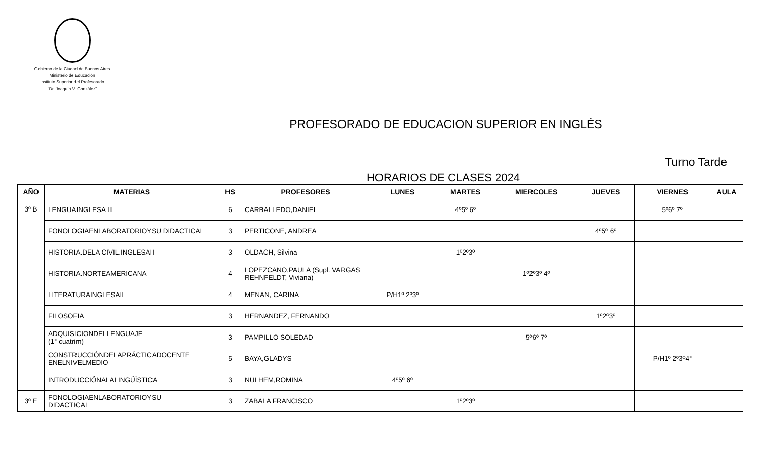Gobierno de la Ciudad de Buenos Aires
Ministerio de Educación
Instituto Superior del Profesorado
“Dr. Joaquín V. González”
PROFESORADO DE EDUCACION SUPERIOR EN INGLÉS
Turno Tarde
HORARIOS DE CLASES 2024
| AÑO | MATERIAS | HS | PROFESORES | LUNES | MARTES | MIERCOLES | JUEVES | VIERNES | AULA |
| --- | --- | --- | --- | --- | --- | --- | --- | --- | --- |
| 3º B | LENGUAINGLESA III | 6 | CARBALLEDO,DANIEL | | 4º5º 6º | | | 5º6º 7º | |
| | FONOLOGIAENLABORATORIOYSU DIDACTICAI | 3 | PERTICONE, ANDREA | | | | 4º5º 6º | | |
| | HISTORIA.DELA CIVIL.INGLESAII | 3 | OLDACH, Silvina | | 1º2º3º | | | | |
| | HISTORIA.NORTEAMERICANA | 4 | LOPEZCANO,PAULA (Supl. VARGAS REHNFELDT, Viviana) | | | 1º2º3º 4º | | | |
| | LITERATURAINGLESAII | 4 | MENAN, CARINA | P/H1º 2º3º | | | | | |
| | FILOSOFIA | 3 | HERNANDEZ, FERNANDO | | | | 1º2º3º | | |
| | ADQUISICIONDELLENGUAJE (1° cuatrim) | 3 | PAMPILLO SOLEDAD | | | 5º6º 7º | | | |
| | CONSTRUCCIÓNDELAPRÁCTICADOCENTE ENELNIVELMEDIO | 5 | BAYA,GLADYS | | | | | P/H1º 2º3º4° | |
| | INTRODUCCIÖNALALINGÜÍSTICA | 3 | NULHEM,ROMINA | 4º5º 6º | | | | | |
| 3º E | FONOLOGIAENLABORATORIOYSU DIDACTICAI | 3 | ZABALA FRANCISCO | | 1º2º3º | | | | |